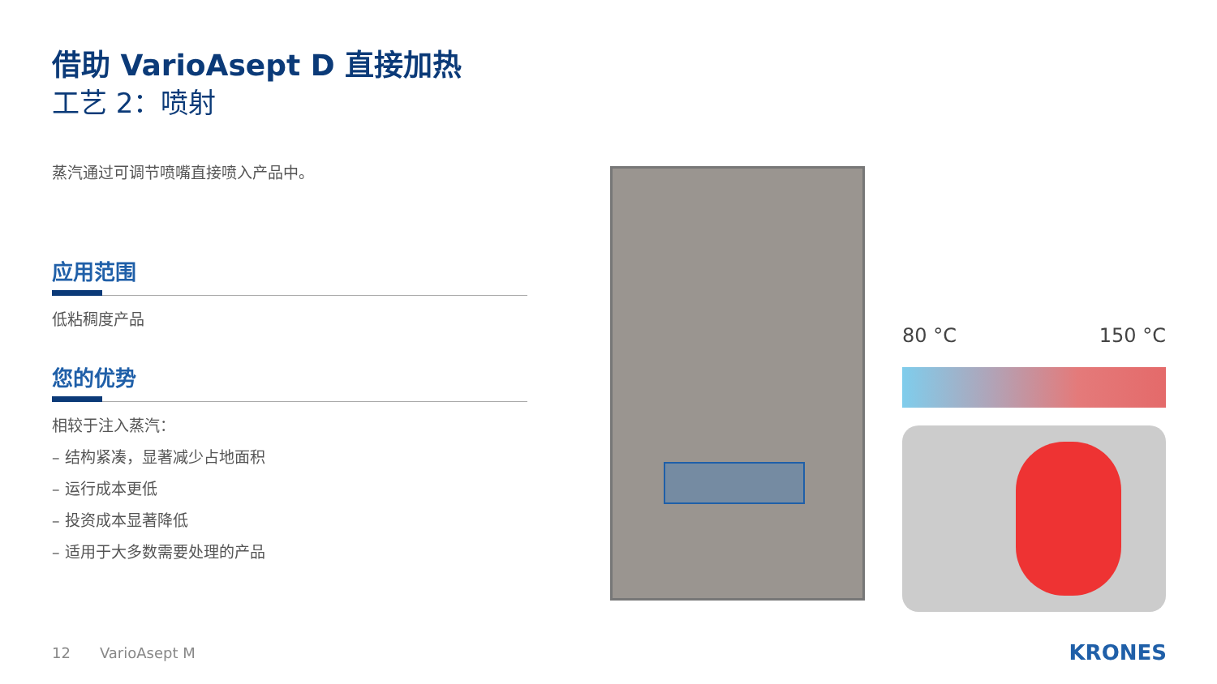借助 VarioAsept D 直接加热
工艺 2：喷射
蒸汽通过可调节喷嘴直接喷入产品中。
应用范围
低粘稠度产品
您的优势
相较于注入蒸汽：
– 结构紧凑，显著减少占地面积
– 运行成本更低
– 投资成本显著降低
– 适用于大多数需要处理的产品
80 °C 150 °C
12 VarioAsept M KRONES